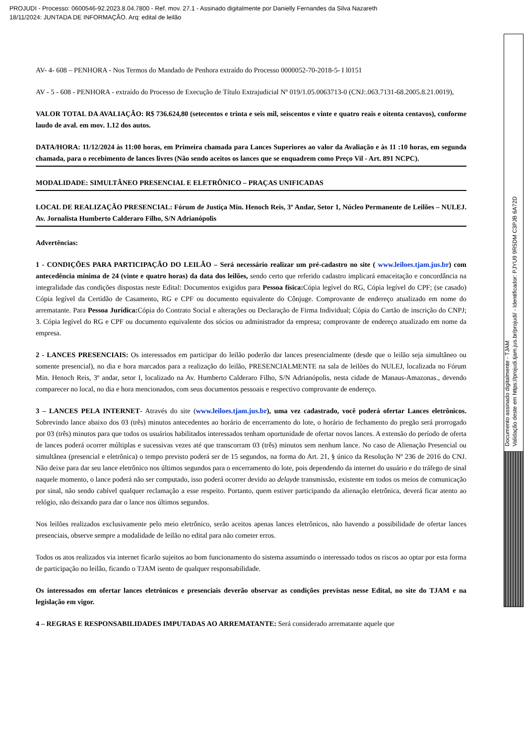PROJUDI - Processo: 0600546-92.2023.8.04.7800 - Ref. mov. 27.1 - Assinado digitalmente por Danielly Fernandes da Silva Nazareth
18/11/2024: JUNTADA DE INFORMAÇÃO. Arq: edital de leilão
AV- 4- 608 – PENHORA - Nos Termos do Mandado de Penhora extraído do Processo 0000052-70-2018-5- I l0151
AV - 5 - 608 - PENHORA - extraído do Processo de Execução de Título Extrajudicial Nº 019/1.05.0063713-0 (CNJ:.063.7131-68.2005.8.21.0019),
VALOR TOTAL DA AVALIAÇÃO: R$ 736.624,80 (setecentos e trinta e seis mil, seiscentos e vinte e quatro reais e oitenta centavos), conforme laudo de aval. em mov. 1.12 dos autos.
DATA/HORA: 11/12/2024 às 11:00 horas, em Primeira chamada para Lances Superiores ao valor da Avaliação e às 11 :10 horas, em segunda chamada, para o recebimento de lances livres (Não sendo aceitos os lances que se enquadrem como Preço Vil - Art. 891 NCPC).
MODALIDADE: SIMULTÂNEO PRESENCIAL E ELETRÔNICO – PRAÇAS UNIFICADAS
LOCAL DE REALIZAÇÃO PRESENCIAL: Fórum de Justiça Min. Henoch Reis, 3º Andar, Setor 1, Núcleo Permanente de Leilões – NULEJ. Av. Jornalista Humberto Calderaro Filho, S/N Adrianópolis
Advertências:
1 - CONDIÇÕES PARA PARTICIPAÇÃO DO LEILÃO – Será necessário realizar um pré-cadastro no site ( www.leiloes.tjam.jus.br) com antecedência mínima de 24 (vinte e quatro horas) da data dos leilões, sendo certo que referido cadastro implicará emaceitação e concordância na integralidade das condições dispostas neste Edital: Documentos exigidos para Pessoa física: Cópia legível do RG, Cópia legível do CPF; (se casado) Cópia legível da Certidão de Casamento, RG e CPF ou documento equivalente do Cônjuge. Comprovante de endereço atualizado em nome do arrematante. Para Pessoa Jurídica: Cópia do Contrato Social e alterações ou Declaração de Firma Individual; Cópia do Cartão de inscrição do CNPJ; 3. Cópia legível do RG e CPF ou documento equivalente dos sócios ou administrador da empresa; comprovante de endereço atualizado em nome da empresa.
2 - LANCES PRESENCIAIS: Os interessados em participar do leilão poderão dar lances presencialmente (desde que o leilão seja simultâneo ou somente presencial), no dia e hora marcados para a realização do leilão, PRESENCIALMENTE na sala de leilões do NULEJ, localizada no Fórum Min. Henoch Reis, 3º andar, setor I, localizado na Av. Humberto Calderaro Filho, S/N Adrianópolis, nesta cidade de Manaus-Amazonas., devendo comparecer no local, no dia e hora mencionados, com seus documentos pessoais e respectivo comprovante de endereço.
3 – LANCES PELA INTERNET- Através do site (www.leiloes.tjam.jus.br), uma vez cadastrado, você poderá ofertar Lances eletrônicos. Sobrevindo lance abaixo dos 03 (três) minutos antecedentes ao horário de encerramento do lote, o horário de fechamento do pregão será prorrogado por 03 (três) minutos para que todos os usuários habilitados interessados tenham oportunidade de ofertar novos lances. A extensão do período de oferta de lances poderá ocorrer múltiplas e sucessivas vezes até que transcorram 03 (três) minutos sem nenhum lance. No caso de Alienação Presencial ou simultânea (presencial e eletrônica) o tempo previsto poderá ser de 15 segundos, na forma do Art. 21, § único da Resolução Nº 236 de 2016 do CNJ. Não deixe para dar seu lance eletrônico nos últimos segundos para o encerramento do lote, pois dependendo da internet do usuário e do tráfego de sinal naquele momento, o lance poderá não ser computado, isso poderá ocorrer devido ao delayde transmissão, existente em todos os meios de comunicação por sinal, não sendo cabível qualquer reclamação a esse respeito. Portanto, quem estiver participando da alienação eletrônica, deverá ficar atento ao relógio, não deixando para dar o lance nos últimos segundos.
Nos leilões realizados exclusivamente pelo meio eletrônico, serão aceitos apenas lances eletrônicos, não havendo a possibilidade de ofertar lances presenciais, observe sempre a modalidade de leilão no edital para não cometer erros.
Todos os atos realizados via internet ficarão sujeitos ao bom funcionamento do sistema assumindo o interessado todos os riscos ao optar por esta forma de participação no leilão, ficando o TJAM isento de qualquer responsabilidade.
Os interessados em ofertar lances eletrônicos e presenciais deverão observar as condições previstas nesse Edital, no site do TJAM e na legislação em vigor.
4 – REGRAS E RESPONSABILIDADES IMPUTADAS AO ARREMATANTE: Será considerado arrematante aquele que
Documento assinado digitalmente - TJAM
Validação deste em https://projudi.tjam.jus.br/projudi/ - Identificador: PJYU9 9R5DM C3PJB 6A72D